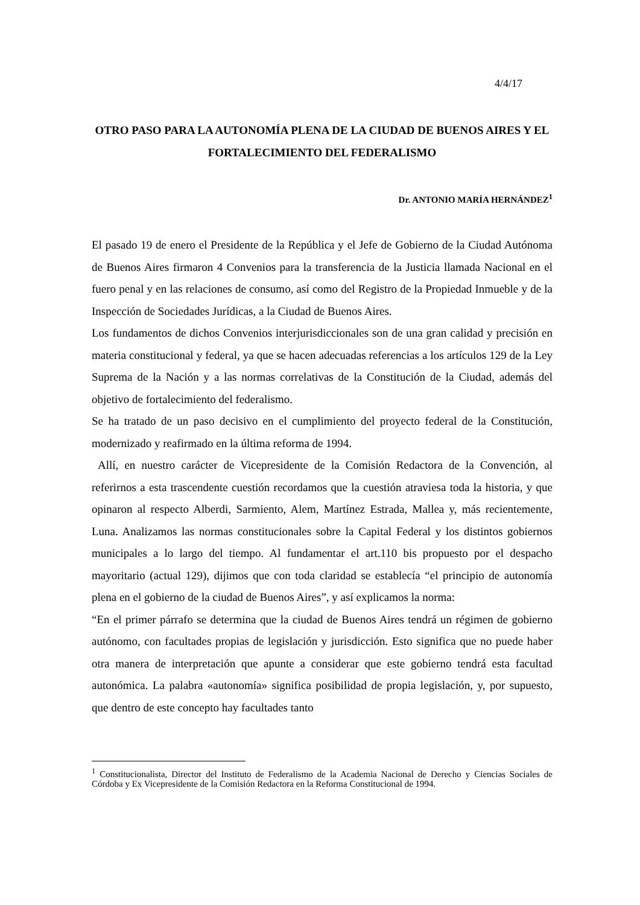4/4/17
OTRO PASO PARA LA AUTONOMÍA PLENA DE LA CIUDAD DE BUENOS AIRES Y EL FORTALECIMIENTO DEL FEDERALISMO
Dr. ANTONIO MARÍA HERNÁNDEZ<sup>1</sup>
El pasado 19 de enero el Presidente de la República y el Jefe de Gobierno de la Ciudad Autónoma de Buenos Aires firmaron 4 Convenios para la transferencia de la Justicia llamada Nacional en el fuero penal y en las relaciones de consumo, así como del Registro de la Propiedad Inmueble y de la Inspección de Sociedades Jurídicas, a la Ciudad de Buenos Aires.
Los fundamentos de dichos Convenios interjurisdiccionales son de una gran calidad y precisión en materia constitucional y federal, ya que se hacen adecuadas referencias a los artículos 129 de la Ley Suprema de la Nación y a las normas correlativas de la Constitución de la Ciudad, además del objetivo de fortalecimiento del federalismo.
Se ha tratado de un paso decisivo en el cumplimiento del proyecto federal de la Constitución, modernizado y reafirmado en la última reforma de 1994.
Allí, en nuestro carácter de Vicepresidente de la Comisión Redactora de la Convención, al referirnos a esta trascendente cuestión recordamos que la cuestión atraviesa toda la historia, y que opinaron al respecto Alberdi, Sarmiento, Alem, Martínez Estrada, Mallea y, más recientemente, Luna. Analizamos las normas constitucionales sobre la Capital Federal y los distintos gobiernos municipales a lo largo del tiempo. Al fundamentar el art.110 bis propuesto por el despacho mayoritario (actual 129), dijimos que con toda claridad se establecía “el principio de autonomía plena en el gobierno de la ciudad de Buenos Aires”, y así explicamos la norma:
“En el primer párrafo se determina que la ciudad de Buenos Aires tendrá un régimen de gobierno autónomo, con facultades propias de legislación y jurisdicción. Esto significa que no puede haber otra manera de interpretación que apunte a considerar que este gobierno tendrá esta facultad autonómica. La palabra «autonomía» significa posibilidad de propia legislación, y, por supuesto, que dentro de este concepto hay facultades tanto
<sup>1</sup> Constitucionalista, Director del Instituto de Federalismo de la Academia Nacional de Derecho y Ciencias Sociales de Córdoba y Ex Vicepresidente de la Comisión Redactora en la Reforma Constitucional de 1994.